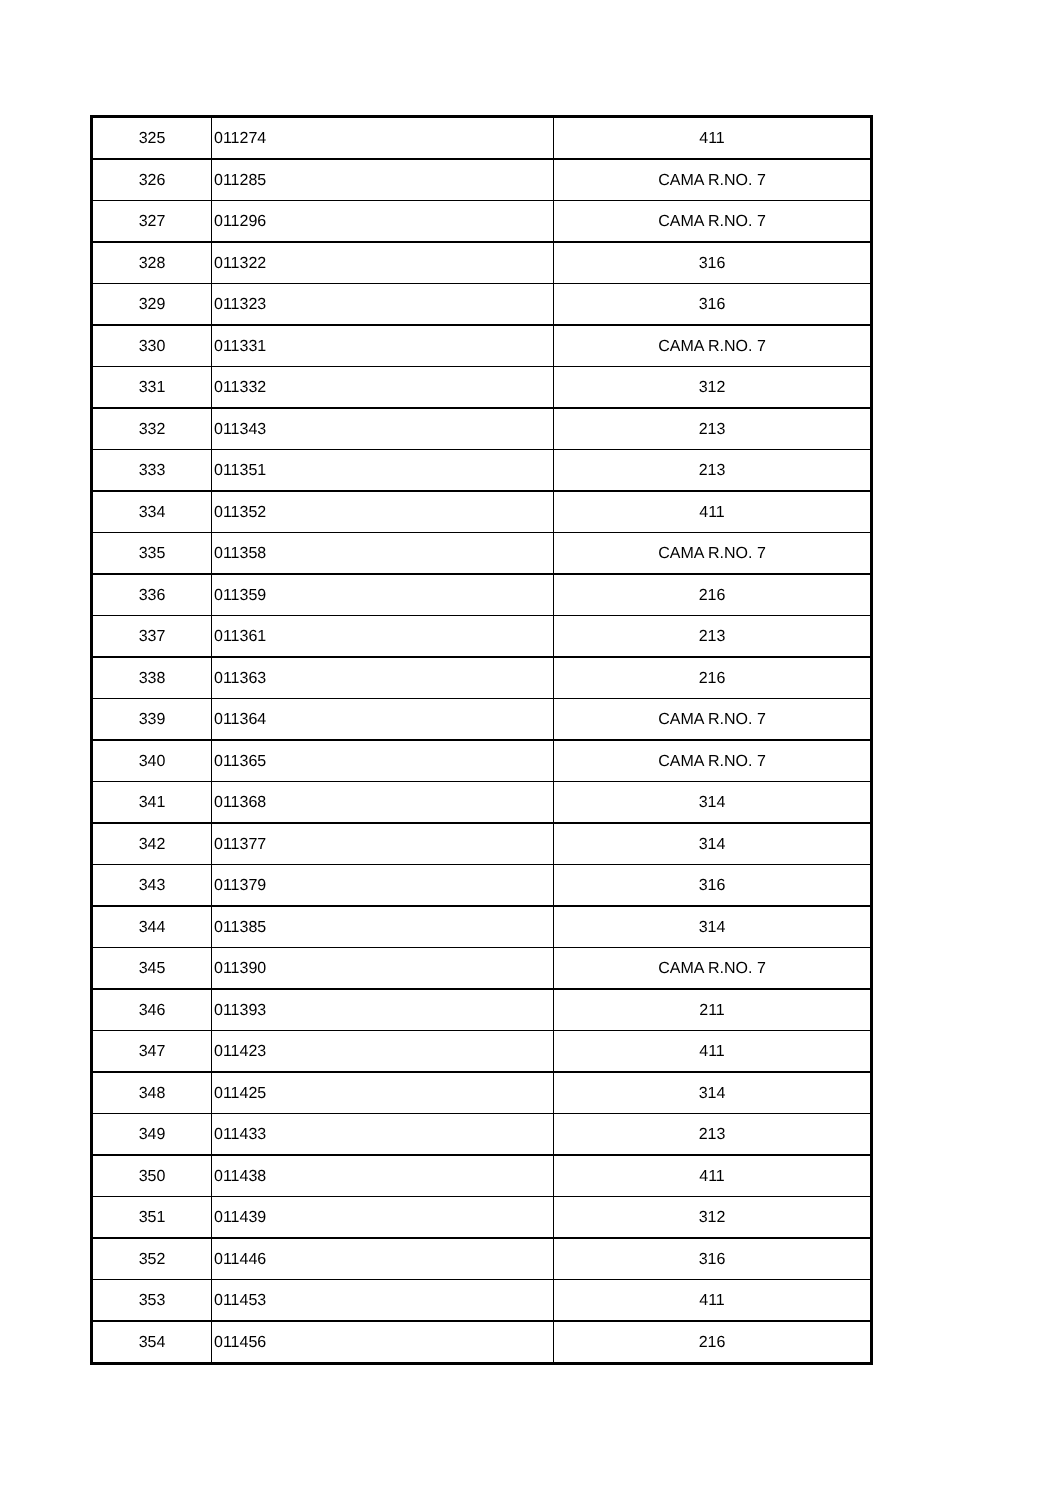| 325 | 011274 | 411 |
| 326 | 011285 | CAMA R.NO. 7 |
| 327 | 011296 | CAMA R.NO. 7 |
| 328 | 011322 | 316 |
| 329 | 011323 | 316 |
| 330 | 011331 | CAMA R.NO. 7 |
| 331 | 011332 | 312 |
| 332 | 011343 | 213 |
| 333 | 011351 | 213 |
| 334 | 011352 | 411 |
| 335 | 011358 | CAMA R.NO. 7 |
| 336 | 011359 | 216 |
| 337 | 011361 | 213 |
| 338 | 011363 | 216 |
| 339 | 011364 | CAMA R.NO. 7 |
| 340 | 011365 | CAMA R.NO. 7 |
| 341 | 011368 | 314 |
| 342 | 011377 | 314 |
| 343 | 011379 | 316 |
| 344 | 011385 | 314 |
| 345 | 011390 | CAMA R.NO. 7 |
| 346 | 011393 | 211 |
| 347 | 011423 | 411 |
| 348 | 011425 | 314 |
| 349 | 011433 | 213 |
| 350 | 011438 | 411 |
| 351 | 011439 | 312 |
| 352 | 011446 | 316 |
| 353 | 011453 | 411 |
| 354 | 011456 | 216 |